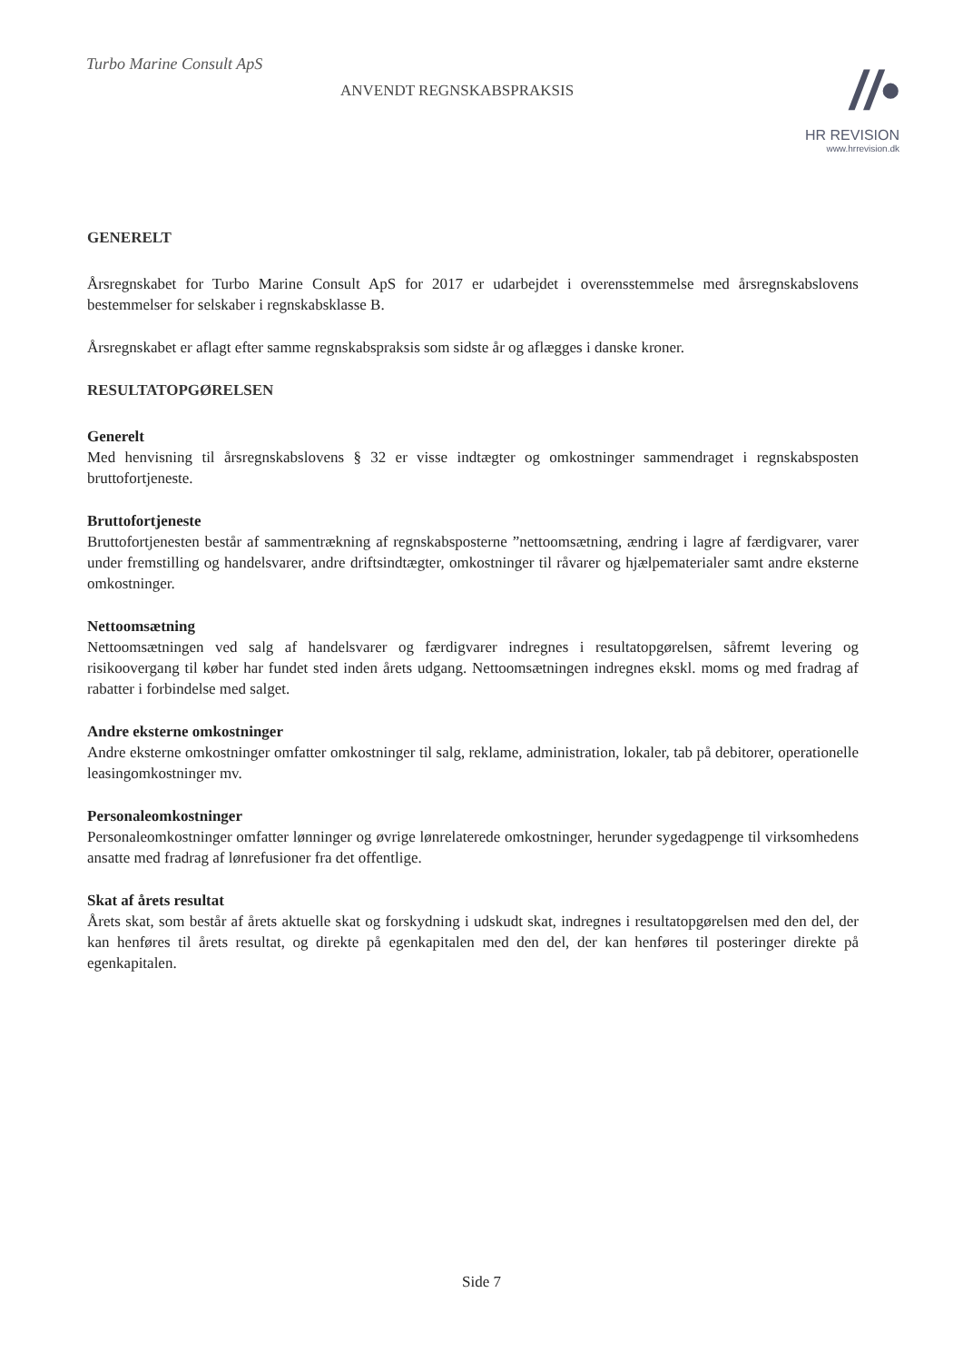Turbo Marine Consult ApS
ANVENDT REGNSKABSPRAKSIS
//•
HR REVISION
www.hrrevision.dk
GENERELT
Årsregnskabet for Turbo Marine Consult ApS for 2017 er udarbejdet i overensstemmelse med årsregnskabslovens bestemmelser for selskaber i regnskabsklasse B.
Årsregnskabet er aflagt efter samme regnskabspraksis som sidste år og aflægges i danske kroner.
RESULTATOPGØRELSEN
Generelt
Med henvisning til årsregnskabslovens § 32 er visse indtægter og omkostninger sammendraget i regnskabsposten bruttofortjeneste.
Bruttofortjeneste
Bruttofortjenesten består af sammentrækning af regnskabsposterne ”nettoomsætning, ændring i lagre af færdigvarer, varer under fremstilling og handelsvarer, andre driftsindtægter, omkostninger til råvarer og hjælpematerialer samt andre eksterne omkostninger.
Nettoomsætning
Nettoomsætningen ved salg af handelsvarer og færdigvarer indregnes i resultatopgørelsen, såfremt levering og risikoovergang til køber har fundet sted inden årets udgang. Nettoomsætningen indregnes ekskl. moms og med fradrag af rabatter i forbindelse med salget.
Andre eksterne omkostninger
Andre eksterne omkostninger omfatter omkostninger til salg, reklame, administration, lokaler, tab på debitorer, operationelle leasingomkostninger mv.
Personaleomkostninger
Personaleomkostninger omfatter lønninger og øvrige lønrelaterede omkostninger, herunder sygedagpenge til virksomhedens ansatte med fradrag af lønrefusioner fra det offentlige.
Skat af årets resultat
Årets skat, som består af årets aktuelle skat og forskydning i udskudt skat, indregnes i resultatopgørelsen med den del, der kan henføres til årets resultat, og direkte på egenkapitalen med den del, der kan henføres til posteringer direkte på egenkapitalen.
Side 7